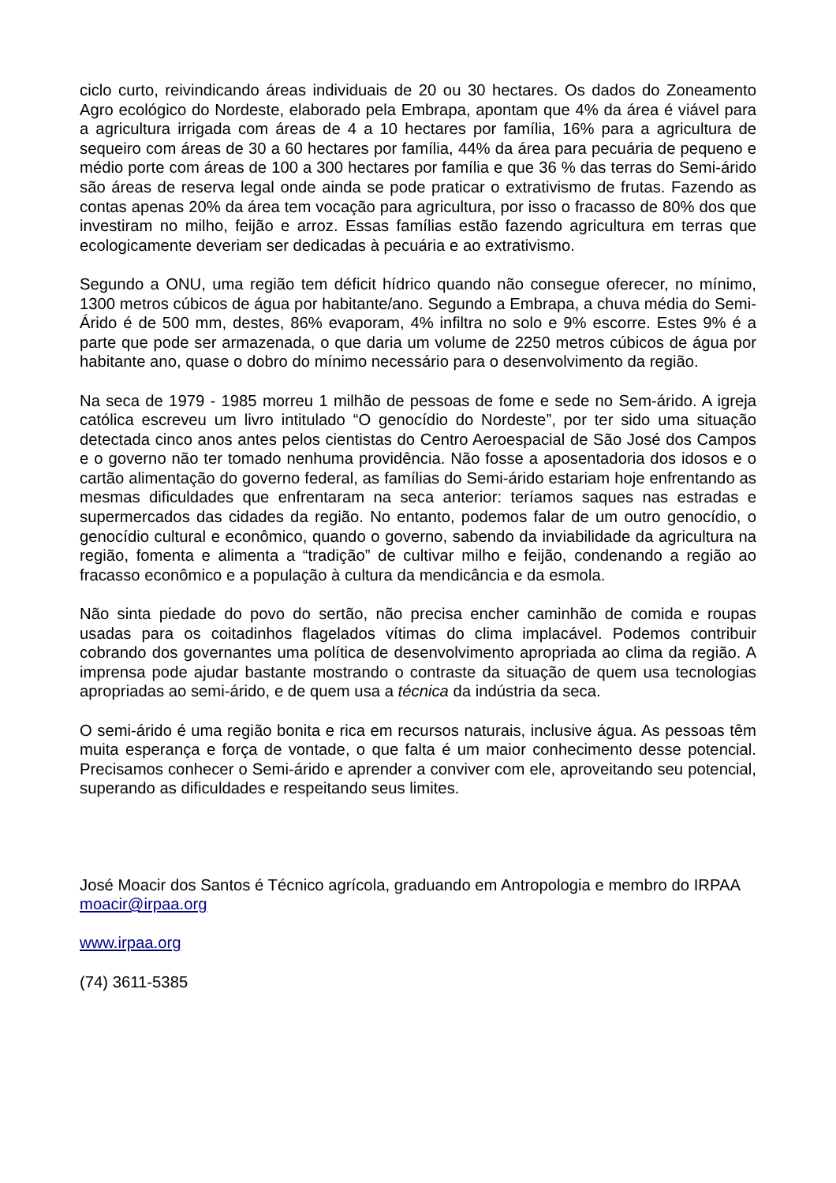ciclo curto, reivindicando áreas individuais de 20 ou 30 hectares. Os dados do Zoneamento Agro ecológico do Nordeste, elaborado pela Embrapa, apontam que 4% da área é viável para a agricultura irrigada com áreas de 4 a 10 hectares por família, 16% para a agricultura de sequeiro com áreas de 30 a 60 hectares por família, 44% da área para pecuária de pequeno e médio porte com áreas de 100 a 300 hectares por família e que 36 % das terras do Semi-árido são áreas de reserva legal onde ainda se pode praticar o extrativismo de frutas. Fazendo as contas apenas 20% da área tem vocação para agricultura, por isso o fracasso de 80% dos que investiram no milho, feijão e arroz. Essas famílias estão fazendo agricultura em terras que ecologicamente deveriam ser dedicadas à pecuária e ao extrativismo.
Segundo a ONU, uma região tem déficit hídrico quando não consegue oferecer, no mínimo, 1300 metros cúbicos de água por habitante/ano. Segundo a Embrapa, a chuva média do Semi-Árido é de 500 mm, destes, 86% evaporam, 4% infiltra no solo e 9% escorre. Estes 9% é a parte que pode ser armazenada, o que daria um volume de 2250 metros cúbicos de água por habitante ano, quase o dobro do mínimo necessário para o desenvolvimento da região.
Na seca de 1979 - 1985 morreu 1 milhão de pessoas de fome e sede no Sem-árido. A igreja católica escreveu um livro intitulado “O genocídio do Nordeste”, por ter sido uma situação detectada cinco anos antes pelos cientistas do Centro Aeroespacial de São José dos Campos e o governo não ter tomado nenhuma providência. Não fosse a aposentadoria dos idosos e o cartão alimentação do governo federal, as famílias do Semi-árido estariam hoje enfrentando as mesmas dificuldades que enfrentaram na seca anterior: teríamos saques nas estradas e supermercados das cidades da região. No entanto, podemos falar de um outro genocídio, o genocídio cultural e econômico, quando o governo, sabendo da inviabilidade da agricultura na região, fomenta e alimenta a “tradição” de cultivar milho e feijão, condenando a região ao fracasso econômico e a população à cultura da mendicância e da esmola.
Não sinta piedade do povo do sertão, não precisa encher caminhão de comida e roupas usadas para os coitadinhos flagelados vítimas do clima implacável. Podemos contribuir cobrando dos governantes uma política de desenvolvimento apropriada ao clima da região. A imprensa pode ajudar bastante mostrando o contraste da situação de quem usa tecnologias apropriadas ao semi-árido, e de quem usa a técnica da indústria da seca.
O semi-árido é uma região bonita e rica em recursos naturais, inclusive água. As pessoas têm muita esperança e força de vontade, o que falta é um maior conhecimento desse potencial. Precisamos conhecer o Semi-árido e aprender a conviver com ele, aproveitando seu potencial, superando as dificuldades e respeitando seus limites.
José Moacir dos Santos é Técnico agrícola, graduando em Antropologia e membro do IRPAA
moacir@irpaa.org
www.irpaa.org
(74) 3611-5385